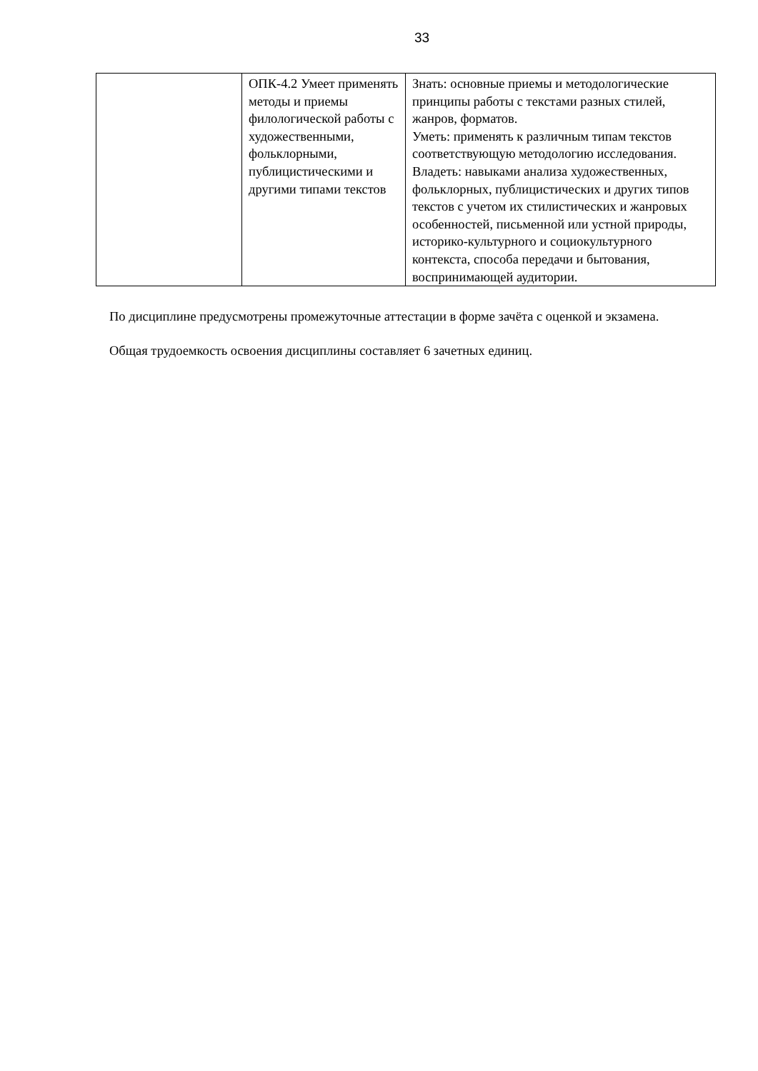33
| | ОПК-4.2 Умеет применять методы и приемы филологической работы с художественными, фольклорными, публицистическими и другими типами текстов | Знать: основные приемы и методологические принципы работы с текстами разных стилей, жанров, форматов. Уметь: применять к различным типам текстов соответствующую методологию исследования. Владеть: навыками анализа художественных, фольклорных, публицистических и других типов текстов с учетом их стилистических и жанровых особенностей, письменной или устной природы, историко-культурного и социокультурного контекста, способа передачи и бытования, воспринимающей аудитории. |
По дисциплине предусмотрены промежуточные аттестации в форме зачёта с оценкой и экзамена.
Общая трудоемкость освоения дисциплины составляет 6 зачетных единиц.